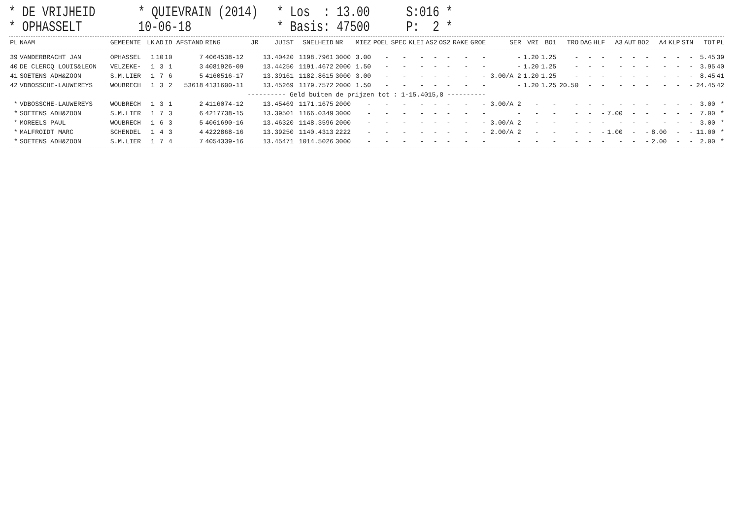* DE VRIJHEID
* OPHASSELT
* QUIEVRAIN (2014) 10-06-18
* Los : 13.00
* Basis: 47500
S:016 *
P: 2 *
| PL | NAAM | GEMEENTE | LK | AD | ID | AFSTAND | RING | JR | JUIST | SNELHEID | NR | MIEZ | POEL | SPEC | KLEI | AS2 | OS2 | RAKE | GROE | SER | VRI | BO1 | TRO | DAG | HLF | A3 | AUT | BO2 | A4 | KLP | STN | TOT | PL |
| --- | --- | --- | --- | --- | --- | --- | --- | --- | --- | --- | --- | --- | --- | --- | --- | --- | --- | --- | --- | --- | --- | --- | --- | --- | --- | --- | --- | --- | --- | --- | --- | --- | --- |
| 39 | VANDERBRACHT JAN | OPHASSEL | 1 | 10 | 10 | 7 | 4064538-12 | | 13.40420 | 1198.7961 | 3000 | 3.00 | - | - | - | - | - | - | - | - | 1.20 | 1.25 | - | - | - | - | - | - | - | - | - | 5.45 | 39 |
| 40 | DE CLERCQ LOUIS&LEON | VELZEKE- | 1 | 3 | 1 | 3 | 4081926-09 | | 13.44250 | 1191.4672 | 2000 | 1.50 | - | - | - | - | - | - | - | - | 1.20 | 1.25 | - | - | - | - | - | - | - | - | - | 3.95 | 40 |
| 41 | SOETENS ADH&ZOON | S.M.LIER | 1 | 7 | 6 | 5 | 4160516-17 | | 13.39161 | 1182.8615 | 3000 | 3.00 | - | - | - | - | - | - | - | 3.00/A 2 | 1.20 | 1.25 | - | - | - | - | - | - | - | - | - | 8.45 | 41 |
| 42 | VDBOSSCHE-LAUWEREYS | WOUBRECH | 1 | 3 | 2 | 53618 | 4131600-11 | | 13.45269 | 1179.7572 | 2000 | 1.50 | - | - | - | - | - | - | - | - | 1.20 | 1.25 | 20.50 | - | - | - | - | - | - | - | - | 24.45 | 42 |
| ---------- Geld buiten de prijzen tot : 1-15.4015,8 ---------- | | | | | | | | | | | | | | | | | | | | | | | | | | | | | | | | | |
| * | VDBOSSCHE-LAUWEREYS | WOUBRECH | 1 | 3 | 1 | 2 | 4116074-12 | | 13.45469 | 1171.1675 | 2000 | - | - | - | - | - | - | - | - | 3.00/A 2 | - | - | - | - | - | - | - | - | - | - | - | 3.00 | * |
| * | SOETENS ADH&ZOON | S.M.LIER | 1 | 7 | 3 | 6 | 4217738-15 | | 13.39501 | 1166.0349 | 3000 | - | - | - | - | - | - | - | - | - | - | - | - | - | - | 7.00 | - | - | - | - | - | 7.00 | * |
| * | MOREELS PAUL | WOUBRECH | 1 | 6 | 3 | 5 | 4061690-16 | | 13.46320 | 1148.3596 | 2000 | - | - | - | - | - | - | - | - | 3.00/A 2 | - | - | - | - | - | - | - | - | - | - | - | 3.00 | * |
| * | MALFROIDT MARC | SCHENDEL | 1 | 4 | 3 | 4 | 4222868-16 | | 13.39250 | 1140.4313 | 2222 | - | - | - | - | - | - | - | - | 2.00/A 2 | - | - | - | - | - | 1.00 | - | - | 8.00 | - | - | 11.00 | * |
| * | SOETENS ADH&ZOON | S.M.LIER | 1 | 7 | 4 | 7 | 4054339-16 | | 13.45471 | 1014.5026 | 3000 | - | - | - | - | - | - | - | - | - | - | - | - | - | - | - | - | - | 2.00 | - | - | 2.00 | * |